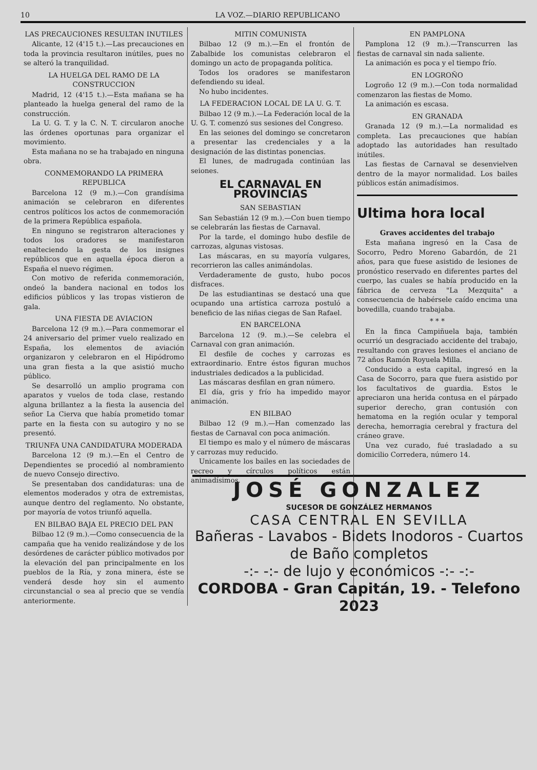10 LA VOZ.—DIARIO REPUBLICANO
LAS PRECAUCIONES RESULTAN INUTILES
Alicante, 12 (4'15 t.).—Las precauciones en toda la provincia resultaron inútiles, pues no se alteró la tranquilidad.
LA HUELGA DEL RAMO DE LA CONSTRUCCION
Madrid, 12 (4'15 t.).—Esta mañana se ha planteado la huelga general del ramo de la construcción.
La U. G. T. y la C. N. T. circularon anoche las órdenes oportunas para organizar el movimiento.
Esta mañana no se ha trabajado en ninguna obra.
CONMEMORANDO LA PRIMERA REPUBLICA
Barcelona 12 (9 m.).—Con grandísima animación se celebraron en diferentes centros políticos los actos de conmemoración de la primera República española.
En ninguno se registraron alteraciones y todos los oradores se manifestaron enalteciendo la gesta de los insignes repúblicos que en aquella época dieron a España el nuevo régimen.
Con motivo de referida conmemoración, ondeó la bandera nacional en todos los edificios públicos y las tropas vistieron de gala.
UNA FIESTA DE AVIACION
Barcelona 12 (9 m.).—Para conmemorar el 24 aniversario del primer vuelo realizado en España, los elementos de aviación organizaron y celebraron en el Hipódromo una gran fiesta a la que asistió mucho público.
Se desarrolló un amplio programa con aparatos y vuelos de toda clase, restando alguna brillantez a la fiesta la ausencia del señor La Cierva que había prometido tomar parte en la fiesta con su autogiro y no se presentó.
TRIUNFA UNA CANDIDATURA MODERADA
Barcelona 12 (9 m.).—En el Centro de Dependientes se procedió al nombramiento de nuevo Consejo directivo.
Se presentaban dos candidaturas: una de elementos moderados y otra de extremistas, aunque dentro del reglamento. No obstante, por mayoría de votos triunfó aquella.
EN BILBAO BAJA EL PRECIO DEL PAN
Bilbao 12 (9 m.).—Como consecuencia de la campaña que ha venido realizándose y de los desórdenes de carácter público motivados por la elevación del pan principalmente en los pueblos de la Ría, y zona minera, éste se venderá desde hoy sin el aumento circunstancial o sea al precio que se vendía anteriormente.
MITIN COMUNISTA
Bilbao 12 (9 m.).—En el frontón de Zabalbide los comunistas celebraron el domingo un acto de propaganda política.
Todos los oradores se manifestaron defendiendo su ideal.
No hubo incidentes.
LA FEDERACION LOCAL DE LA U. G. T.
Bilbao 12 (9 m.).—La Federación local de la U. G. T. comenzó sus sesiones del Congreso.
En las seiones del domingo se concretaron a presentar las credenciales y a la designación de las distintas ponencias.
El lunes, de madrugada continúan las seiones.
EL CARNAVAL EN PROVINCIAS
SAN SEBASTIAN
San Sebastián 12 (9 m.).—Con buen tiempo se celebrarán las fiestas de Carnaval.
Por la tarde, el domingo hubo desfile de carrozas, algunas vistosas.
Las máscaras, en su mayoría vulgares, recorrieron las calles animándolas.
Verdaderamente de gusto, hubo pocos disfraces.
De las estudiantinas se destacó una que ocupando una artística carroza postuló a beneficio de las niñas ciegas de San Rafael.
EN BARCELONA
Barcelona 12 (9. m.).—Se celebra el Carnaval con gran animación.
El desfile de coches y carrozas es extraordinario. Entre éstos figuran muchos industriales dedicados a la publicidad.
Las máscaras desfilan en gran número.
El día, gris y frío ha impedido mayor animación.
EN BILBAO
Bilbao 12 (9 m.).—Han comenzado las fiestas de Carnaval con poca animación.
El tiempo es malo y el número de máscaras y carrozas muy reducido.
Unicamente los bailes en las sociedades de recreo y círculos políticos están animadísimos.
EN PAMPLONA
Pamplona 12 (9 m.).—Transcurren las fiestas de carnaval sin nada saliente.
La animación es poca y el tiempo frío.
EN LOGROÑO
Logroño 12 (9 m.).—Con toda normalidad comenzaron las fiestas de Momo.
La animación es escasa.
EN GRANADA
Granada 12 (9 m.).—La normalidad es completa. Las precauciones que habían adoptado las autoridades han resultado inútiles.
Las fiestas de Carnaval se desenvielven dentro de la mayor normalidad. Los bailes públicos están animadísimos.
Ultima hora local
Graves accidentes del trabajo
Esta mañana ingresó en la Casa de Socorro, Pedro Moreno Gabardón, de 21 años, para que fuese asistido de lesiones de pronóstico reservado en diferentes partes del cuerpo, las cuales se había producido en la fábrica de cerveza "La Mezquita" a consecuencia de habérsele caído encima una bovedilla, cuando trabajaba.
* * *
En la finca Campiñuela baja, también ocurrió un desgraciado accidente del trabajo, resultando con graves lesiones el anciano de 72 años Ramón Royuela Milla.
Conducido a esta capital, ingresó en la Casa de Socorro, para que fuera asistido por los facultativos de guardia. Estos le apreciaron una herida contusa en el párpado superior derecho, gran contusión con hematoma en la región ocular y temporal derecha, hemorragia cerebral y fractura del cráneo grave.
Una vez curado, fué trasladado a su domicilio Corredera, número 14.
JOSÉ GONZALEZ
SUCESOR DE GONZÁLEZ HERMANOS
CASA CENTRAL EN SEVILLA
Bañeras - Lavabos - Bidets Inodoros - Cuartos de Baño completos
-:- -:- de lujo y económicos -:- -:-
CORDOBA - Gran Capitán, 19. - Telefono 2023